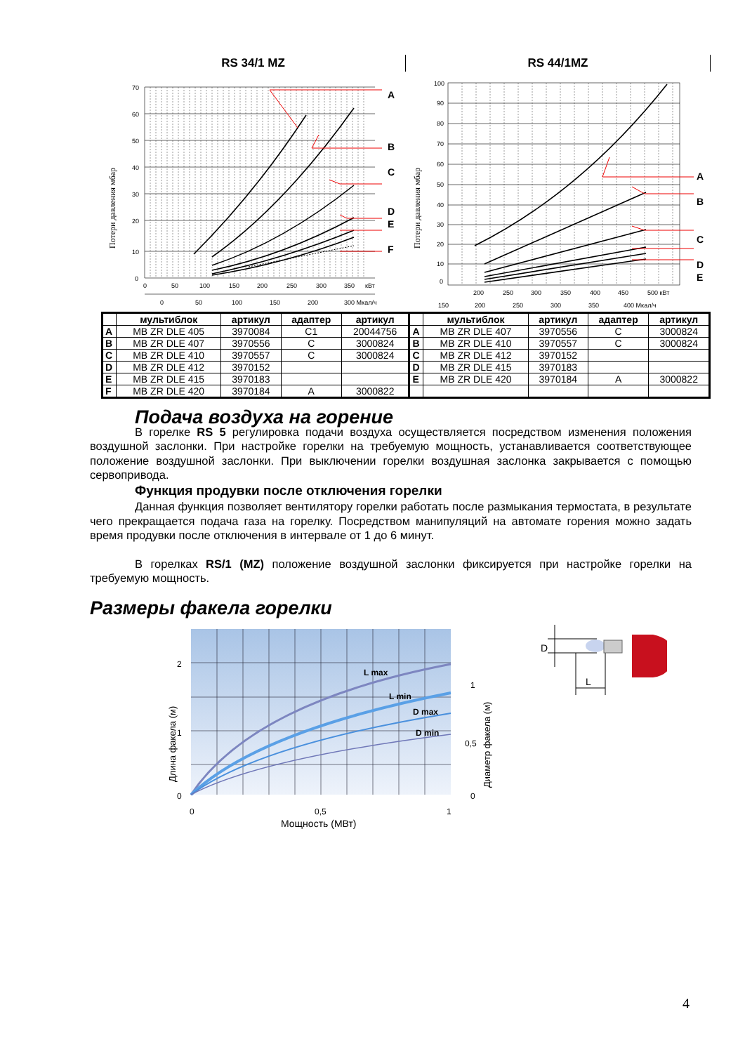RS 34/1 MZ RS 44/1MZ
Потери давления мбар
A
B
C
D
E
F
70
60
50
40
30
20
10
0
0
50
100
150
200
250
300
350
кВт
0
50
100
150
200
300 Мкал/ч
Потери давления мбар
A
B
C
D
E
100
90
80
70
60
50
40
30
20
10
0
200
250
300
350
400
450
500 кВт
150
200
250
300
350
400 Мкал/ч
| | мультиблок | артикул | адаптер | артикул | | мультиблок | артикул | адаптер | артикул |
| --- | --- | --- | --- | --- | --- | --- | --- | --- | --- |
| A | MB ZR DLE 405 | 3970084 | C1 | 20044756 | A | MB ZR DLE 407 | 3970556 | C | 3000824 |
| B | MB ZR DLE 407 | 3970556 | C | 3000824 | B | MB ZR DLE 410 | 3970557 | C | 3000824 |
| C | MB ZR DLE 410 | 3970557 | C | 3000824 | C | MB ZR DLE 412 | 3970152 | | |
| D | MB ZR DLE 412 | 3970152 | | | D | MB ZR DLE 415 | 3970183 | | |
| E | MB ZR DLE 415 | 3970183 | | | E | MB ZR DLE 420 | 3970184 | A | 3000822 |
| F | MB ZR DLE 420 | 3970184 | A | 3000822 | | | | | |
Подача воздуха на горение
В горелке RS 5 регулировка подачи воздуха осуществляется посредством изменения положения воздушной заслонки. При настройке горелки на требуемую мощность, устанавливается соответствующее положение воздушной заслонки. При выключении горелки воздушная заслонка закрывается с помощью сервопривода.
Функция продувки после отключения горелки
Данная функция позволяет вентилятору горелки работать после размыкания термостата, в результате чего прекращается подача газа на горелку. Посредством манипуляций на автомате горения можно задать время продувки после отключения в интервале от 1 до 6 минут.
В горелках RS/1 (MZ) положение воздушной заслонки фиксируется при настройке горелки на требуемую мощность.
Размеры факела горелки
L max
L min
D max
D min
Длина факела (м)
2
1
0
1
0,5
0
Диаметр факела (м)
0
0,5
1
Мощность (МВт)
D
L
4